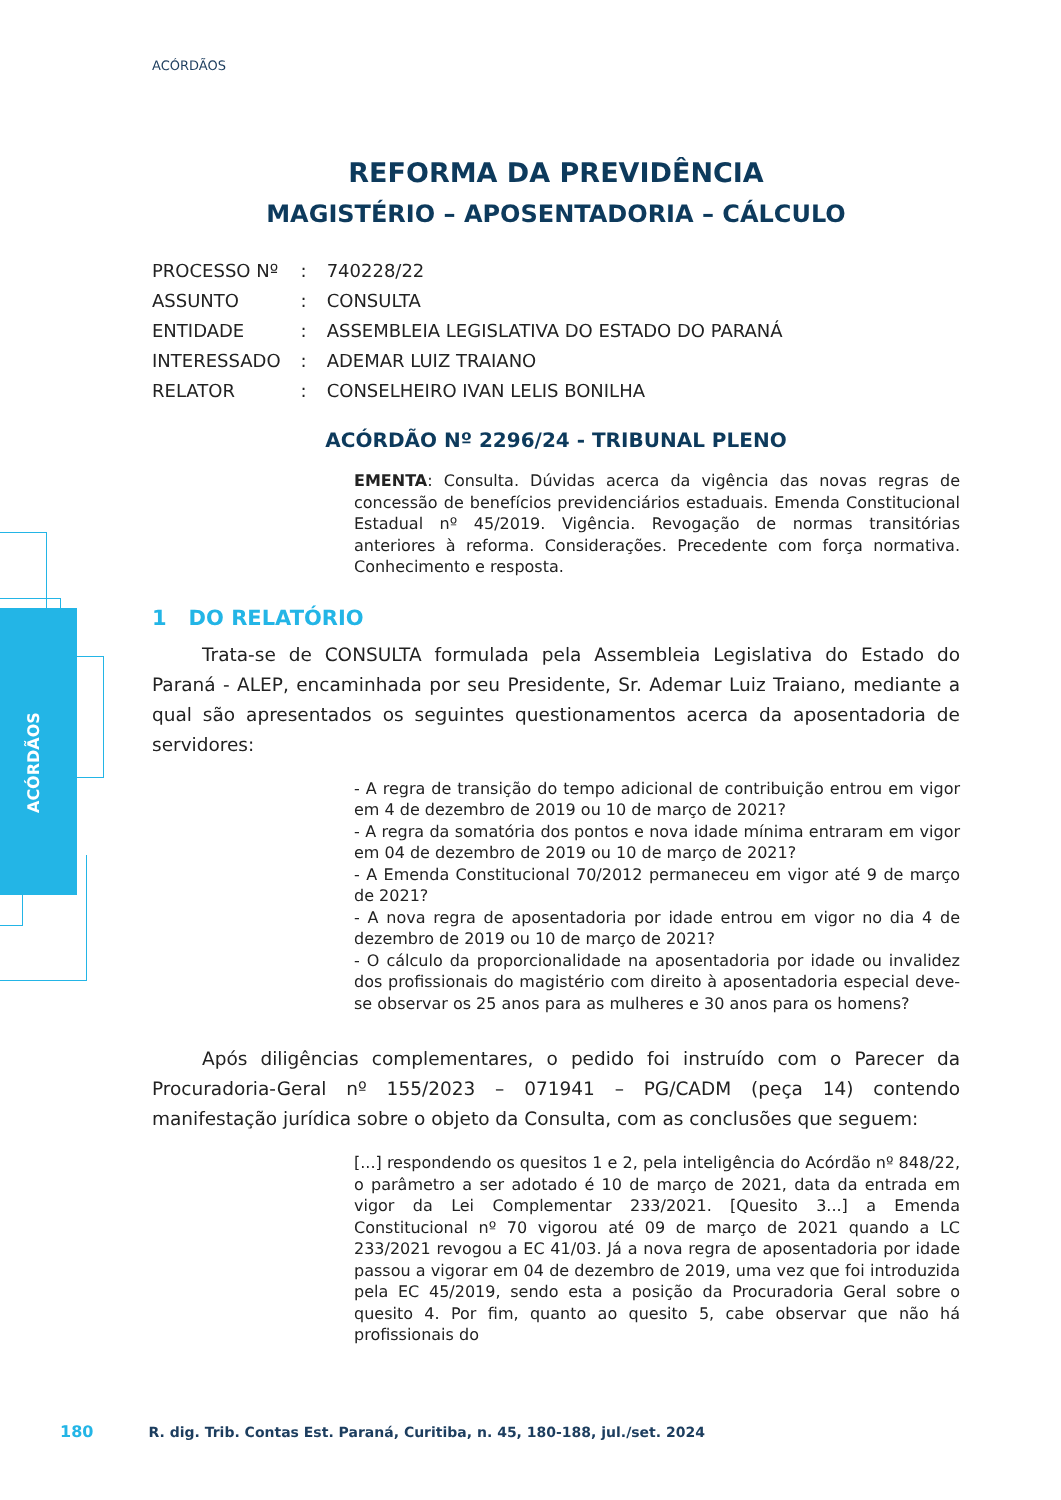ACÓRDÃOS
ACÓRDÃOS
REFORMA DA PREVIDÊNCIA
MAGISTÉRIO – APOSENTADORIA – CÁLCULO
| PROCESSO Nº | : | 740228/22 |
| ASSUNTO | : | CONSULTA |
| ENTIDADE | : | ASSEMBLEIA LEGISLATIVA DO ESTADO DO PARANÁ |
| INTERESSADO | : | ADEMAR LUIZ TRAIANO |
| RELATOR | : | CONSELHEIRO IVAN LELIS BONILHA |
ACÓRDÃO Nº 2296/24 - TRIBUNAL PLENO
EMENTA: Consulta. Dúvidas acerca da vigência das novas regras de concessão de benefícios previdenciários estaduais. Emenda Constitucional Estadual nº 45/2019. Vigência. Revogação de normas transitórias anteriores à reforma. Considerações. Precedente com força normativa. Conhecimento e resposta.
1 DO RELATÓRIO
Trata-se de CONSULTA formulada pela Assembleia Legislativa do Estado do Paraná - ALEP, encaminhada por seu Presidente, Sr. Ademar Luiz Traiano, mediante a qual são apresentados os seguintes questionamentos acerca da aposentadoria de servidores:
- A regra de transição do tempo adicional de contribuição entrou em vigor em 4 de dezembro de 2019 ou 10 de março de 2021?
- A regra da somatória dos pontos e nova idade mínima entraram em vigor em 04 de dezembro de 2019 ou 10 de março de 2021?
- A Emenda Constitucional 70/2012 permaneceu em vigor até 9 de março de 2021?
- A nova regra de aposentadoria por idade entrou em vigor no dia 4 de dezembro de 2019 ou 10 de março de 2021?
- O cálculo da proporcionalidade na aposentadoria por idade ou invalidez dos profissionais do magistério com direito à aposentadoria especial deve-se observar os 25 anos para as mulheres e 30 anos para os homens?
Após diligências complementares, o pedido foi instruído com o Parecer da Procuradoria-Geral nº 155/2023 – 071941 – PG/CADM (peça 14) contendo manifestação jurídica sobre o objeto da Consulta, com as conclusões que seguem:
[...] respondendo os quesitos 1 e 2, pela inteligência do Acórdão nº 848/22, o parâmetro a ser adotado é 10 de março de 2021, data da entrada em vigor da Lei Complementar 233/2021. [Quesito 3...] a Emenda Constitucional nº 70 vigorou até 09 de março de 2021 quando a LC 233/2021 revogou a EC 41/03. Já a nova regra de aposentadoria por idade passou a vigorar em 04 de dezembro de 2019, uma vez que foi introduzida pela EC 45/2019, sendo esta a posição da Procuradoria Geral sobre o quesito 4. Por fim, quanto ao quesito 5, cabe observar que não há profissionais do
180 R. dig. Trib. Contas Est. Paraná, Curitiba, n. 45, 180-188, jul./set. 2024